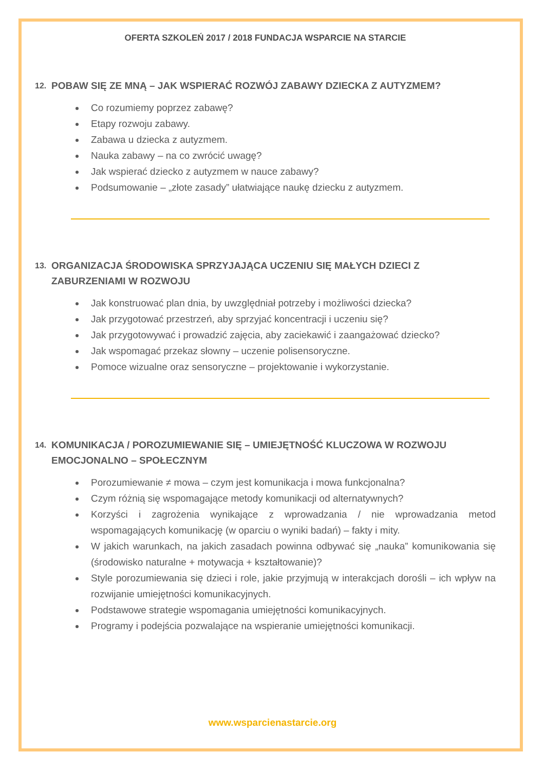OFERTA SZKOLEŃ 2017 / 2018 FUNDACJA WSPARCIE NA STARCIE
12. POBAW SIĘ ZE MNĄ – JAK WSPIERAĆ ROZWÓJ ZABAWY DZIECKA Z AUTYZMEM?
Co rozumiemy poprzez zabawę?
Etapy rozwoju zabawy.
Zabawa u dziecka z autyzmem.
Nauka zabawy – na co zwrócić uwagę?
Jak wspierać dziecko z autyzmem w nauce zabawy?
Podsumowanie – „złote zasady” ułatwiające naukę dziecku z autyzmem.
13. ORGANIZACJA ŚRODOWISKA SPRZYJAJĄCA UCZENIU SIĘ MAŁYCH DZIECI Z ZABURZENIAMI W ROZWOJU
Jak konstruować plan dnia, by uwzględniał potrzeby i możliwości dziecka?
Jak przygotować przestrzeń, aby sprzyjać koncentracji i uczeniu się?
Jak przygotowywać i prowadzić zajęcia, aby zaciekawić i zaangażować dziecko?
Jak wspomagać przekaz słowny – uczenie polisensoryczne.
Pomoce wizualne oraz sensoryczne – projektowanie i wykorzystanie.
14. KOMUNIKACJA / POROZUMIEWANIE SIĘ – UMIEJĘTNOŚĆ KLUCZOWA W ROZWOJU EMOCJONALNO – SPOŁECZNYM
Porozumiewanie ≠ mowa – czym jest komunikacja i mowa funkcjonalna?
Czym różnią się wspomagające metody komunikacji od alternatywnych?
Korzyści i zagrożenia wynikające z wprowadzania / nie wprowadzania metod wspomagających komunikację (w oparciu o wyniki badań) – fakty i mity.
W jakich warunkach, na jakich zasadach powinna odbywać się „nauka” komunikowania się (środowisko naturalne + motywacja + kształtowanie)?
Style porozumiewania się dzieci i role, jakie przyjmują w interakcjach dorośli – ich wpływ na rozwijanie umiejętności komunikacyjnych.
Podstawowe strategie wspomagania umiejętności komunikacyjnych.
Programy i podejścia pozwalające na wspieranie umiejętności komunikacji.
www.wsparcienastarcie.org